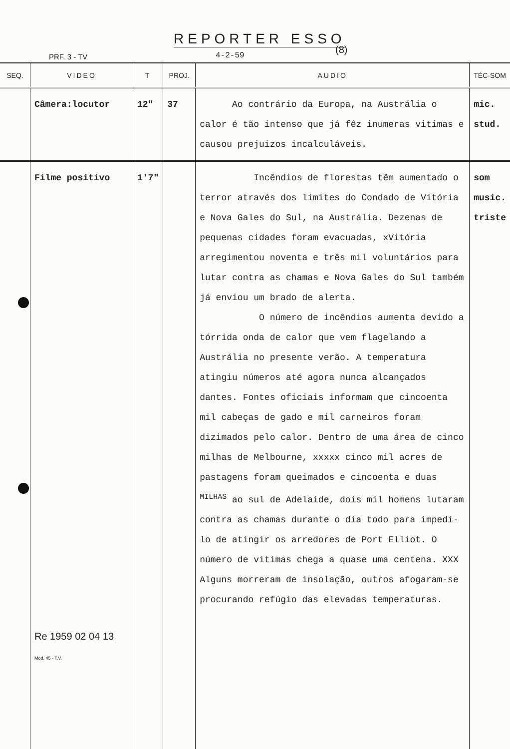REPORTER ESSO
(8)
PRF. 3 - TV 4-2-59
| SEQ. | VIDEO | T | PROJ. | AUDIO | TÉC-SOM |
| --- | --- | --- | --- | --- | --- |
| | Câmera:locutor | 12" | 37 | Ao contrário da Europa, na Austrália o calor é tão intenso que já fêz inumeras vitimas e causou prejuizos incalculáveis. | mic. stud. |
| | Filme positivo Re 1959 02 04 13 Mod. 45 - T.V. | 1'7" | | Incêndios de florestas têm aumentado o terror através dos limites do Condado de Vitória e Nova Gales do Sul, na Austrália. Dezenas de pequenas cidades foram evacuadas, xVitória arregimentou noventa e três mil voluntários para lutar contra as chamas e Nova Gales do Sul também já enviou um brado de alerta. O número de incêndios aumenta devido a tórrida onda de calor que vem flagelando a Austrália no presente verão. A temperatura atingiu números até agora nunca alcançados dantes. Fontes oficiais informam que cincoenta mil cabeças de gado e mil carneiros foram dizimados pelo calor. Dentro de uma área de cinco milhas de Melbourne, xxxxx cinco mil acres de pastagens foram queimados e cincoenta e duas <sup>MILHAS</sup> ao sul de Adelaide, dois mil homens lutaram contra as chamas durante o dia todo para impedí-lo de atingir os arredores de Port Elliot. O número de vitimas chega a quase uma centena. XXX Alguns morreram de insolação, outros afogaram-se procurando refúgio das elevadas temperaturas. | som music. triste |